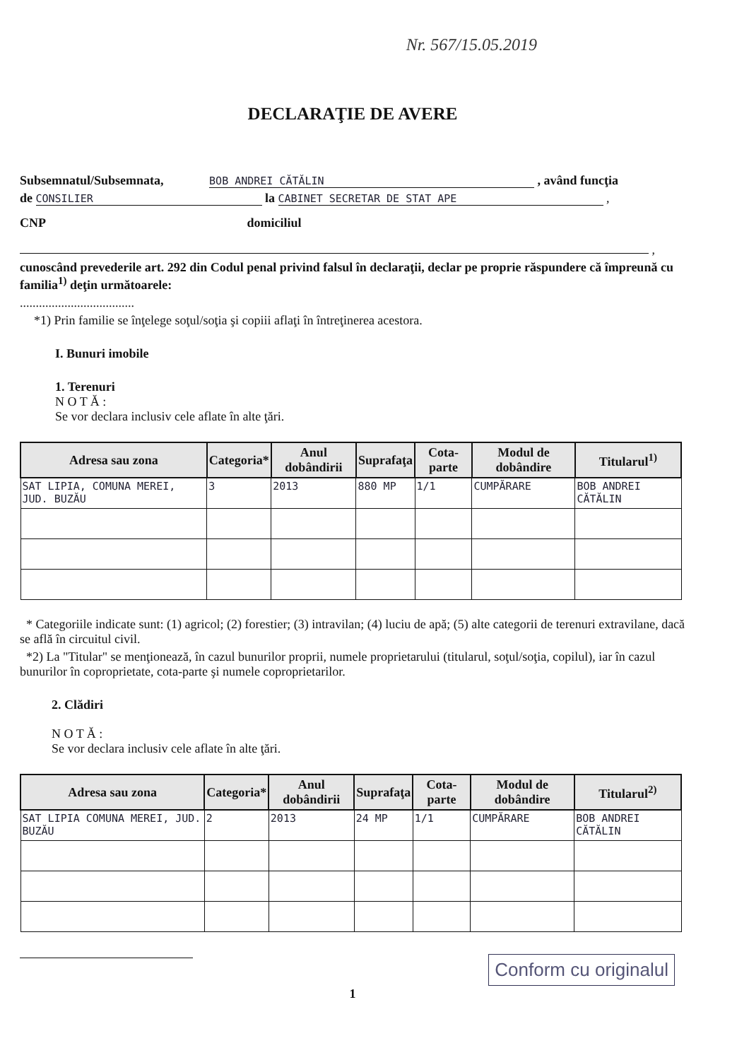Nr. 567/15.05.2019
DECLARAŢIE DE AVERE
Subsemnatul/Subsemnata, BOB ANDREI CĂTĂLIN , având funcţia
de CONSILIER la CABINET SECRETAR DE STAT APE ,
CNP domiciliul
,
cunoscând prevederile art. 292 din Codul penal privind falsul în declaraţii, declar pe proprie răspundere că împreună cu familia<sup>1)</sup> deţin următoarele:
....................................
*1) Prin familie se înţelege soţul/soţia şi copiii aflaţi în întreţinerea acestora.
I. Bunuri imobile
1. Terenuri
N O T Ă :
Se vor declara inclusiv cele aflate în alte ţări.
| Adresa sau zona | Categoria* | Anul dobândirii | Suprafaţa | Cota-parte | Modul de dobândire | Titularul<sup>1)</sup> |
| --- | --- | --- | --- | --- | --- | --- |
| SAT LIPIA, COMUNA MEREI, JUD. BUZĂU | 3 | 2013 | 880 MP | 1/1 | CUMPĂRARE | BOB ANDREI CĂTĂLIN |
* Categoriile indicate sunt: (1) agricol; (2) forestier; (3) intravilan; (4) luciu de apă; (5) alte categorii de terenuri extravilane, dacă se află în circuitul civil.
*2) La "Titular" se menţionează, în cazul bunurilor proprii, numele proprietarului (titularul, soţul/soţia, copilul), iar în cazul bunurilor în coproprietate, cota-parte şi numele coproprietarilor.
2. Clădiri
N O T Ă :
Se vor declara inclusiv cele aflate în alte ţări.
| Adresa sau zona | Categoria* | Anul dobândirii | Suprafaţa | Cota-parte | Modul de dobândire | Titularul<sup>2)</sup> |
| --- | --- | --- | --- | --- | --- | --- |
| SAT LIPIA COMUNA MEREI, JUD. BUZĂU | 2 | 2013 | 24 MP | 1/1 | CUMPĂRARE | BOB ANDREI CĂTĂLIN |
1
Conform cu originalul